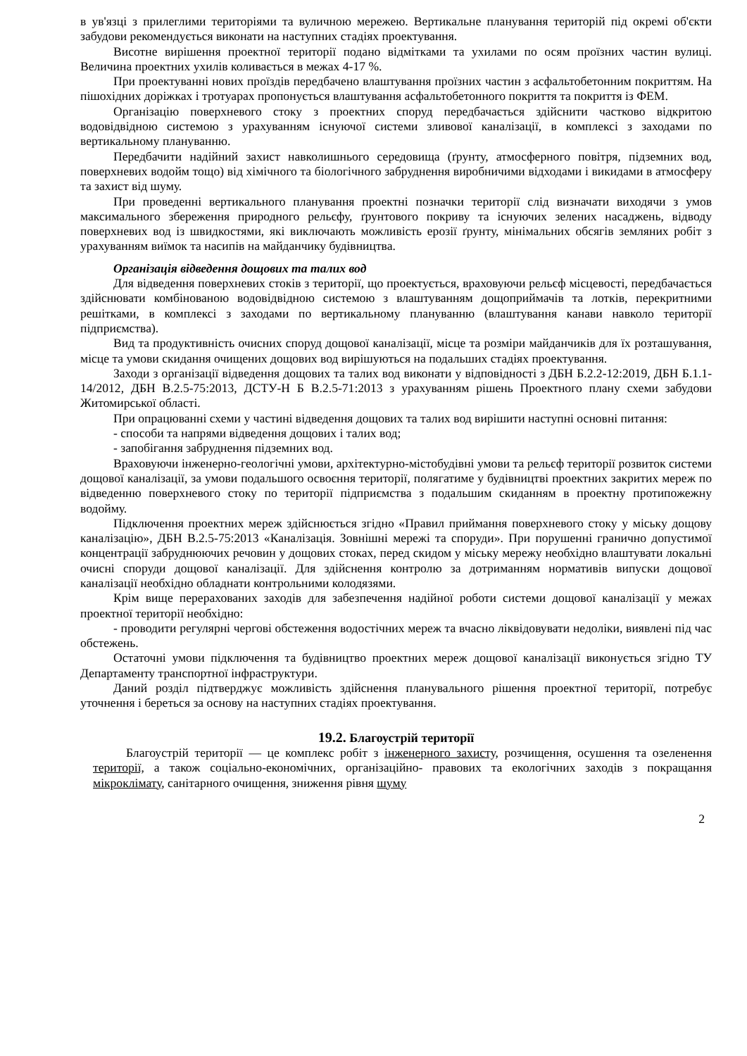в ув'язці з прилеглими територіями та вуличною мережею. Вертикальне планування територій під окремі об'єкти забудови рекомендується виконати на наступних стадіях проектування.
Висотне вирішення проектної території подано відмітками та ухилами по осям проїзних частин вулиці. Величина проектних ухилів коливається в межах 4-17 %.
При проектуванні нових проїздів передбачено влаштування проїзних частин з асфальтобетонним покриттям. На пішохідних доріжках і тротуарах пропонується влаштування асфальтобетонного покриття та покриття із ФЕМ.
Організацію поверхневого стоку з проектних споруд передбачається здійснити частково відкритою водовідвідною системою з урахуванням існуючої системи зливової каналізації, в комплексі з заходами по вертикальному плануванню.
Передбачити надійний захист навколишнього середовища (ґрунту, атмосферного повітря, підземних вод, поверхневих водойм тощо) від хімічного та біологічного забруднення виробничими відходами і викидами в атмосферу та захист від шуму.
При проведенні вертикального планування проектні позначки території слід визначати виходячи з умов максимального збереження природного рельєфу, ґрунтового покриву та існуючих зелених насаджень, відводу поверхневих вод із швидкостями, які виключають можливість ерозії ґрунту, мінімальних обсягів земляних робіт з урахуванням виїмок та насипів на майданчику будівництва.
Організація відведення дощових та талих вод
Для відведення поверхневих стоків з території, що проектується, враховуючи рельєф місцевості, передбачається здійснювати комбінованою водовідвідною системою з влаштуванням дощоприймачів та лотків, перекритними решітками, в комплексі з заходами по вертикальному плануванню (влаштування канави навколо території підприємства).
Вид та продуктивність очисних споруд дощової каналізації, місце та розміри майданчиків для їх розташування, місце та умови скидання очищених дощових вод вирішуються на подальших стадіях проектування.
Заходи з організації відведення дощових та талих вод виконати у відповідності з ДБН Б.2.2-12:2019, ДБН Б.1.1-14/2012, ДБН В.2.5-75:2013, ДСТУ-Н Б В.2.5-71:2013 з урахуванням рішень Проектного плану схеми забудови Житомирської області.
При опрацюванні схеми у частині відведення дощових та талих вод вирішити наступні основні питання:
- способи та напрями відведення дощових і талих вод;
- запобігання забруднення підземних вод.
Враховуючи інженерно-геологічні умови, архітектурно-містобудівні умови та рельєф території розвиток системи дощової каналізації, за умови подальшого освоєння території, полягатиме у будівництві проектних закритих мереж по відведенню поверхневого стоку по території підприємства з подальшим скиданням в проектну протипожежну водойму.
Підключення проектних мереж здійснюється згідно «Правил приймання поверхневого стоку у міську дощову каналізацію», ДБН В.2.5-75:2013 «Каналізація. Зовнішні мережі та споруди». При порушенні гранично допустимої концентрації забруднюючих речовин у дощових стоках, перед скидом у міську мережу необхідно влаштувати локальні очисні споруди дощової каналізації. Для здійснення контролю за дотриманням нормативів випуски дощової каналізації необхідно обладнати контрольними колодязями.
Крім вище перерахованих заходів для забезпечення надійної роботи системи дощової каналізації у межах проектної території необхідно:
- проводити регулярні чергові обстеження водостічних мереж та вчасно ліквідовувати недоліки, виявлені під час обстежень.
Остаточні умови підключення та будівництво проектних мереж дощової каналізації виконується згідно ТУ Департаменту транспортної інфраструктури.
Даний розділ підтверджує можливість здійснення планувального рішення проектної території, потребує уточнення і береться за основу на наступних стадіях проектування.
19.2. Благоустрій території
Благоустрій території — це комплекс робіт з інженерного захисту, розчищення, осушення та озеленення території, а також соціально-економічних, організаційно- правових та екологічних заходів з покращання мікроклімату, санітарного очищення, зниження рівня шуму
2